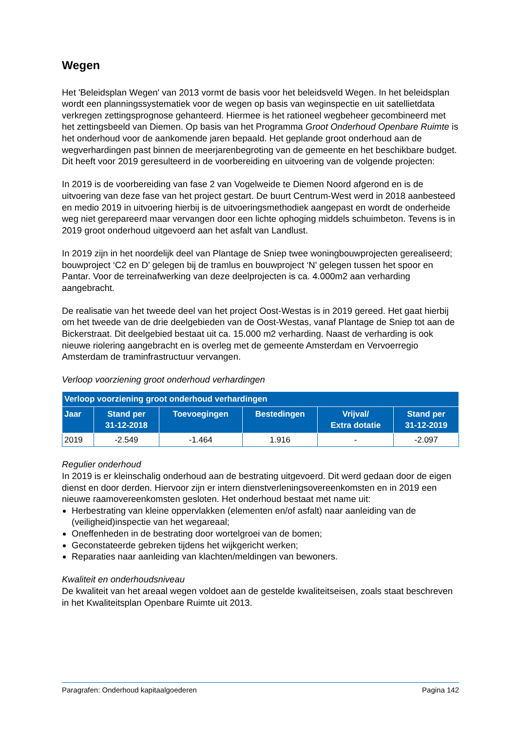Wegen
Het 'Beleidsplan Wegen' van 2013 vormt de basis voor het beleidsveld Wegen. In het beleidsplan wordt een planningssystematiek voor de wegen op basis van weginspectie en uit satellietdata verkregen zettingsprognose gehanteerd. Hiermee is het rationeel wegbeheer gecombineerd met het zettingsbeeld van Diemen. Op basis van het Programma Groot Onderhoud Openbare Ruimte is het onderhoud voor de aankomende jaren bepaald. Het geplande groot onderhoud aan de wegverhardingen past binnen de meerjarenbegroting van de gemeente en het beschikbare budget. Dit heeft voor 2019 geresulteerd in de voorbereiding en uitvoering van de volgende projecten:
In 2019 is de voorbereiding van fase 2 van Vogelweide te Diemen Noord afgerond en is de uitvoering van deze fase van het project gestart. De buurt Centrum-West werd in 2018 aanbesteed en medio 2019 in uitvoering hierbij is de uitvoeringsmethodiek aangepast en wordt de onderheide weg niet gerepareerd maar vervangen door een lichte ophoging middels schuimbeton. Tevens is in 2019 groot onderhoud uitgevoerd aan het asfalt van Landlust.
In 2019 zijn in het noordelijk deel van Plantage de Sniep twee woningbouwprojecten gerealiseerd; bouwproject ‘C2 en D’ gelegen bij de tramlus en bouwproject ‘N' gelegen tussen het spoor en Pantar. Voor de terreinafwerking van deze deelprojecten is ca. 4.000m2 aan verharding aangebracht.
De realisatie van het tweede deel van het project Oost-Westas is in 2019 gereed. Het gaat hierbij om het tweede van de drie deelgebieden van de Oost-Westas, vanaf Plantage de Sniep tot aan de Bickerstraat. Dit deelgebied bestaat uit ca. 15.000 m2 verharding. Naast de verharding is ook nieuwe riolering aangebracht en is overleg met de gemeente Amsterdam en Vervoerregio Amsterdam de traminfrastructuur vervangen.
Verloop voorziening groot onderhoud verhardingen
| Verloop voorziening groot onderhoud verhardingen | | | | | |
| --- | --- | --- | --- | --- | --- |
| Jaar | Stand per 31-12-2018 | Toevoegingen | Bestedingen | Vrijval/ Extra dotatie | Stand per 31-12-2019 |
| 2019 | -2.549 | -1.464 | 1.916 | - | -2.097 |
Regulier onderhoud
In 2019 is er kleinschalig onderhoud aan de bestrating uitgevoerd. Dit werd gedaan door de eigen dienst en door derden. Hiervoor zijn er intern dienstverleningsovereenkomsten en in 2019 een nieuwe raamovereenkomsten gesloten. Het onderhoud bestaat met name uit:
Herbestrating van kleine oppervlakken (elementen en/of asfalt) naar aanleiding van de (veiligheid)inspectie van het wegareaal;
Oneffenheden in de bestrating door wortelgroei van de bomen;
Geconstateerde gebreken tijdens het wijkgericht werken;
Reparaties naar aanleiding van klachten/meldingen van bewoners.
Kwaliteit en onderhoudsniveau
De kwaliteit van het areaal wegen voldoet aan de gestelde kwaliteitseisen, zoals staat beschreven in het Kwaliteitsplan Openbare Ruimte uit 2013.
Paragrafen: Onderhoud kapitaalgoederen Pagina 142